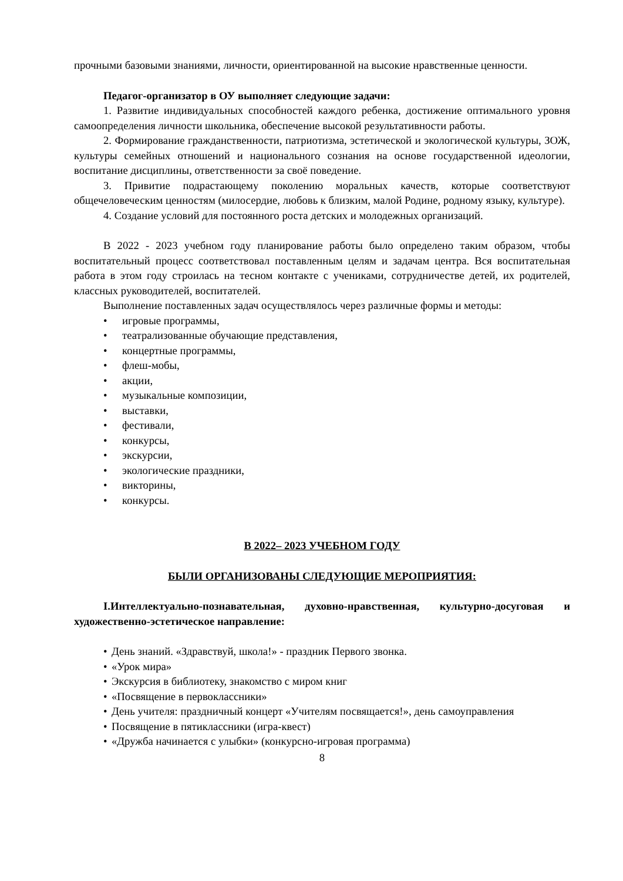прочными базовыми знаниями, личности, ориентированной на высокие нравственные ценности.
Педагог-организатор в ОУ выполняет следующие задачи:
1. Развитие индивидуальных способностей каждого ребенка, достижение оптимального уровня самоопределения личности школьника, обеспечение высокой результативности работы.
2. Формирование гражданственности, патриотизма, эстетической и экологической культуры, ЗОЖ, культуры семейных отношений и национального сознания на основе государственной идеологии, воспитание дисциплины, ответственности за своё поведение.
3. Привитие подрастающему поколению моральных качеств, которые соответствуют общечеловеческим ценностям (милосердие, любовь к близким, малой Родине, родному языку, культуре).
4. Создание условий для постоянного роста детских и молодежных организаций.
В 2022 - 2023 учебном году планирование работы было определено таким образом, чтобы воспитательный процесс соответствовал поставленным целям и задачам центра. Вся воспитательная работа в этом году строилась на тесном контакте с учениками, сотрудничестве детей, их родителей, классных руководителей, воспитателей.
Выполнение поставленных задач осуществлялось через различные формы и методы:
• игровые программы,
• театрализованные обучающие представления,
• концертные программы,
• флеш-мобы,
• акции,
• музыкальные композиции,
• выставки,
• фестивали,
• конкурсы,
• экскурсии,
• экологические праздники,
• викторины,
• конкурсы.
В 2022– 2023 УЧЕБНОМ ГОДУ
БЫЛИ ОРГАНИЗОВАНЫ СЛЕДУЮЩИЕ МЕРОПРИЯТИЯ:
I.Интеллектуально-познавательная, духовно-нравственная, культурно-досуговая и художественно-эстетическое направление:
• День знаний. «Здравствуй, школа!» - праздник Первого звонка.
• «Урок мира»
• Экскурсия в библиотеку, знакомство с миром книг
• «Посвящение в первоклассники»
• День учителя: праздничный концерт «Учителям посвящается!», день самоуправления
• Посвящение в пятиклассники (игра-квест)
• «Дружба начинается с улыбки» (конкурсно-игровая программа)
8